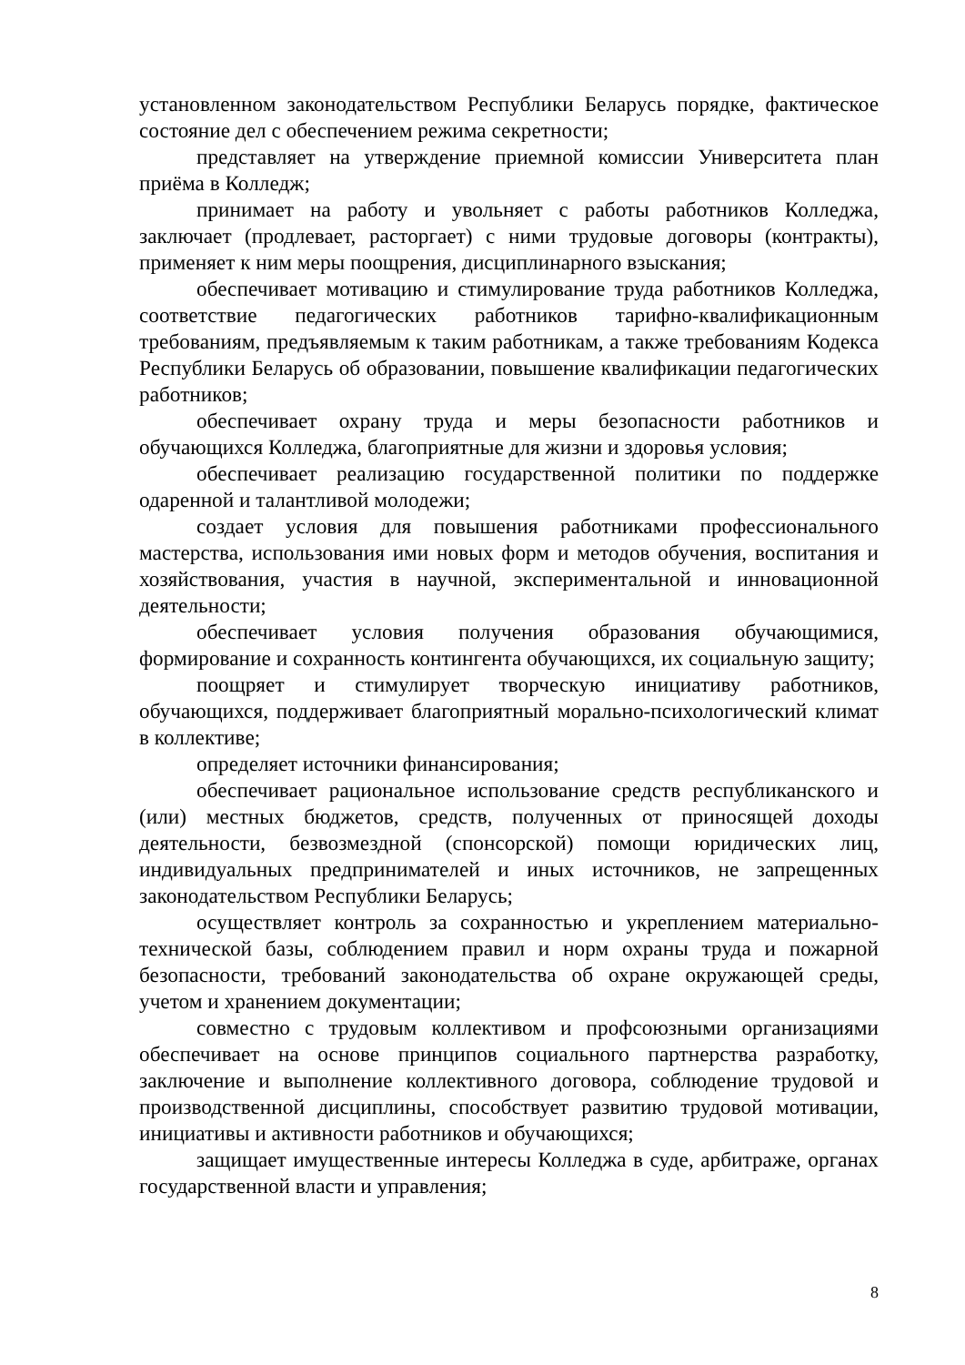установленном законодательством Республики Беларусь порядке, фактическое состояние дел с обеспечением режима секретности;
представляет на утверждение приемной комиссии Университета план приёма в Колледж;
принимает на работу и увольняет с работы работников Колледжа, заключает (продлевает, расторгает) с ними трудовые договоры (контракты), применяет к ним меры поощрения, дисциплинарного взыскания;
обеспечивает мотивацию и стимулирование труда работников Колледжа, соответствие педагогических работников тарифно-квалификационным требованиям, предъявляемым к таким работникам, а также требованиям Кодекса Республики Беларусь об образовании, повышение квалификации педагогических работников;
обеспечивает охрану труда и меры безопасности работников и обучающихся Колледжа, благоприятные для жизни и здоровья условия;
обеспечивает реализацию государственной политики по поддержке одаренной и талантливой молодежи;
создает условия для повышения работниками профессионального мастерства, использования ими новых форм и методов обучения, воспитания и хозяйствования, участия в научной, экспериментальной и инновационной деятельности;
обеспечивает условия получения образования обучающимися, формирование и сохранность контингента обучающихся, их социальную защиту;
поощряет и стимулирует творческую инициативу работников, обучающихся, поддерживает благоприятный морально-психологический климат в коллективе;
определяет источники финансирования;
обеспечивает рациональное использование средств республиканского и (или) местных бюджетов, средств, полученных от приносящей доходы деятельности, безвозмездной (спонсорской) помощи юридических лиц, индивидуальных предпринимателей и иных источников, не запрещенных законодательством Республики Беларусь;
осуществляет контроль за сохранностью и укреплением материально-технической базы, соблюдением правил и норм охраны труда и пожарной безопасности, требований законодательства об охране окружающей среды, учетом и хранением документации;
совместно с трудовым коллективом и профсоюзными организациями обеспечивает на основе принципов социального партнерства разработку, заключение и выполнение коллективного договора, соблюдение трудовой и производственной дисциплины, способствует развитию трудовой мотивации, инициативы и активности работников и обучающихся;
защищает имущественные интересы Колледжа в суде, арбитраже, органах государственной власти и управления;
8